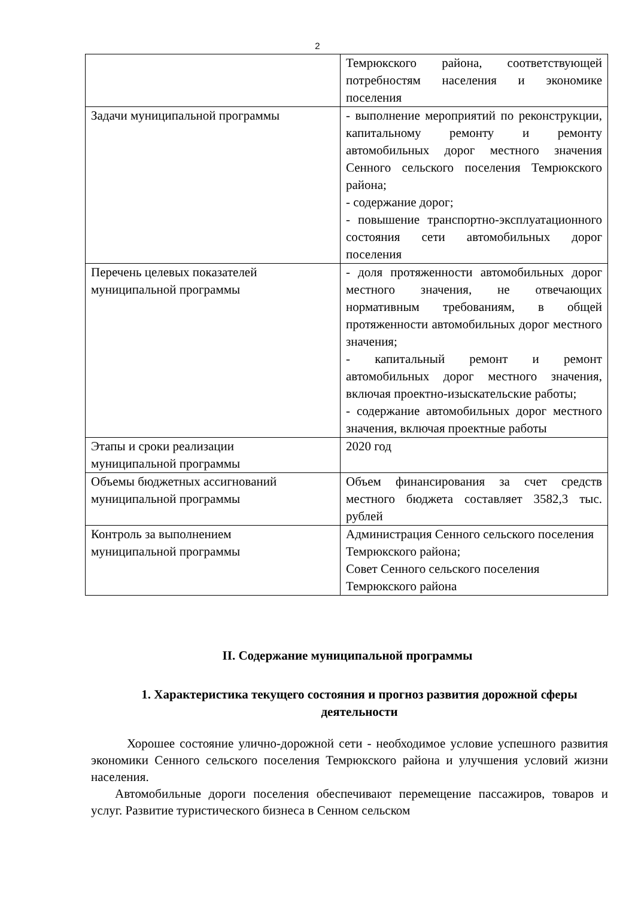2
| | Темрюкского района, соответствующей потребностям населения и экономике поселения |
| Задачи муниципальной программы | - выполнение мероприятий по реконструкции, капитальному ремонту и ремонту автомобильных дорог местного значения Сенного сельского поселения Темрюкского района; - содержание дорог; - повышение транспортно-эксплуатационного состояния сети автомобильных дорог поселения |
| Перечень целевых показателей муниципальной программы | - доля протяженности автомобильных дорог местного значения, не отвечающих нормативным требованиям, в общей протяженности автомобильных дорог местного значения; - капитальный ремонт и ремонт автомобильных дорог местного значения, включая проектно-изыскательские работы; - содержание автомобильных дорог местного значения, включая проектные работы |
| Этапы и сроки реализации муниципальной программы | 2020 год |
| Объемы бюджетных ассигнований муниципальной программы | Объем финансирования за счет средств местного бюджета составляет 3582,3 тыс. рублей |
| Контроль за выполнением муниципальной программы | Администрация Сенного сельского поселения Темрюкского района; Совет Сенного сельского поселения Темрюкского района |
II. Содержание муниципальной программы
1. Характеристика текущего состояния и прогноз развития дорожной сферы деятельности
Хорошее состояние улично-дорожной сети - необходимое условие успешного развития экономики Сенного сельского поселения Темрюкского района и улучшения условий жизни населения.
Автомобильные дороги поселения обеспечивают перемещение пассажиров, товаров и услуг. Развитие туристического бизнеса в Сенном сельском